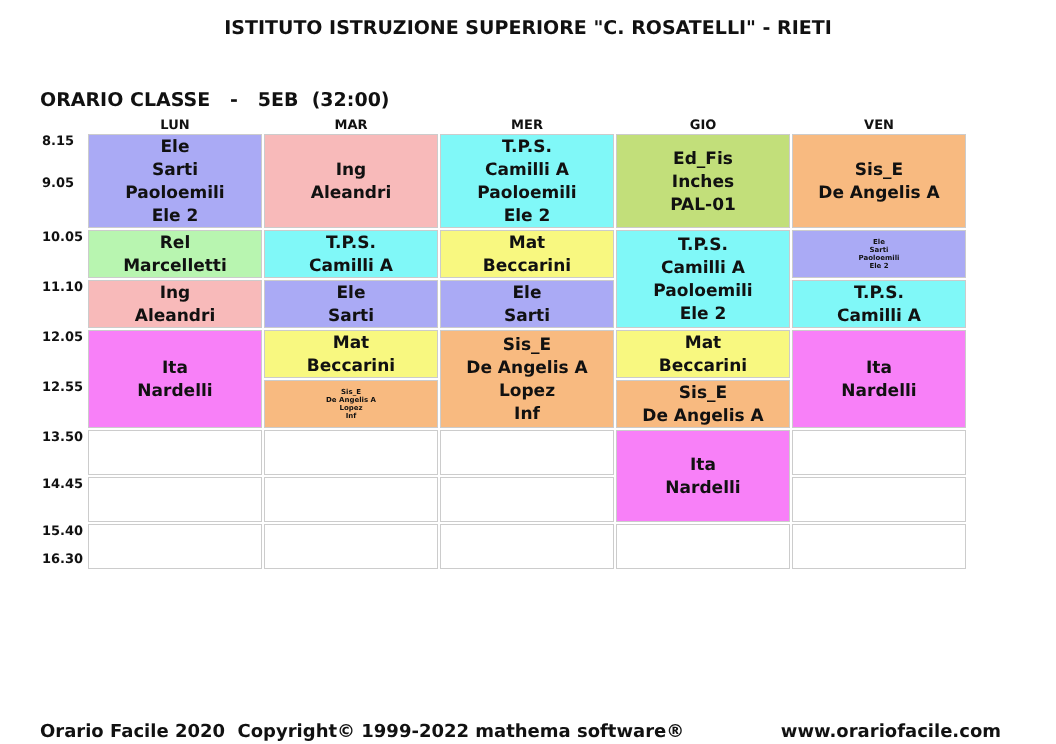ISTITUTO ISTRUZIONE SUPERIORE "C. ROSATELLI" - RIETI
ORARIO CLASSE - 5EB (32:00)
| | LUN | MAR | MER | GIO | VEN |
| --- | --- | --- | --- | --- | --- |
| 8.15 9.05 | Ele Sarti Paoloemili Ele 2 | Ing Aleandri | T.P.S. Camilli A Paoloemili Ele 2 | Ed_Fis Inches PAL-01 | Sis_E De Angelis A |
| 10.05 | Rel Marcelletti | T.P.S. Camilli A | Mat Beccarini | T.P.S. Camilli A Paoloemili Ele 2 | Ele Sarti Paoloemili Ele 2 |
| 11.10 | Ing Aleandri | Ele Sarti | Ele Sarti | | T.P.S. Camilli A |
| 12.05 | Ita Nardelli | Mat Beccarini | Sis_E De Angelis A Lopez Inf | Mat Beccarini | Ita Nardelli |
| 12.55 | | Sis_E De Angelis A Lopez Inf | | Sis_E De Angelis A | |
| 13.50 | | | | Ita Nardelli | |
| 14.45 | | | | | |
| 15.40 16.30 | | | | | |
Orario Facile 2020 Copyright© 1999-2022 mathema software® www.orariofacile.com